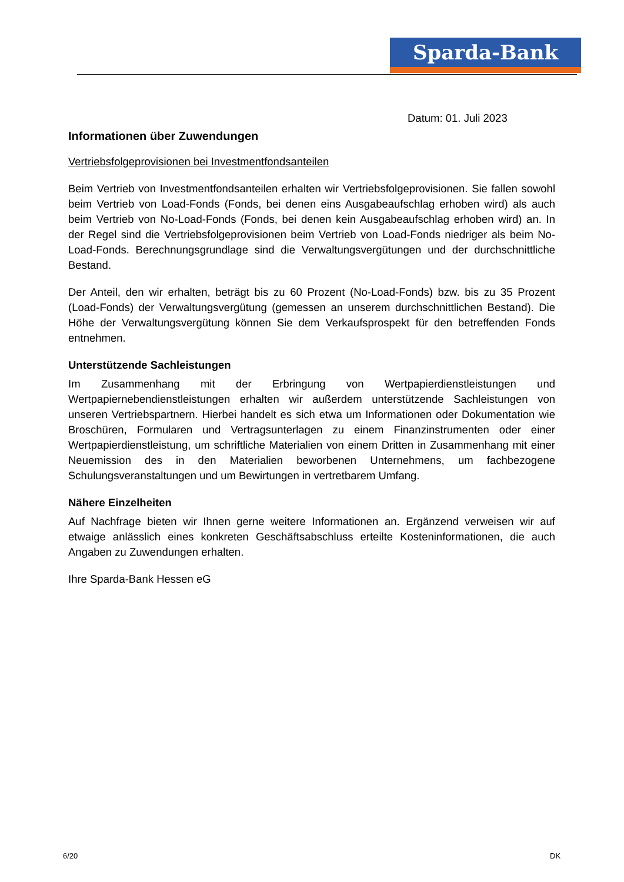Sparda-Bank
Datum: 01. Juli 2023
Informationen über Zuwendungen
Vertriebsfolgeprovisionen bei Investmentfondsanteilen
Beim Vertrieb von Investmentfondsanteilen erhalten wir Vertriebsfolgeprovisionen. Sie fallen sowohl beim Vertrieb von Load-Fonds (Fonds, bei denen eins Ausgabeaufschlag erhoben wird) als auch beim Vertrieb von No-Load-Fonds (Fonds, bei denen kein Ausgabeaufschlag erhoben wird) an. In der Regel sind die Vertriebsfolgeprovisionen beim Vertrieb von Load-Fonds niedriger als beim No-Load-Fonds. Berechnungsgrundlage sind die Verwaltungsvergütungen und der durchschnittliche Bestand.
Der Anteil, den wir erhalten, beträgt bis zu 60 Prozent (No-Load-Fonds) bzw. bis zu 35 Prozent (Load-Fonds) der Verwaltungsvergütung (gemessen an unserem durchschnittlichen Bestand). Die Höhe der Verwaltungsvergütung können Sie dem Verkaufsprospekt für den betreffenden Fonds entnehmen.
Unterstützende Sachleistungen
Im Zusammenhang mit der Erbringung von Wertpapierdienstleistungen und Wertpapiernebendienstleistungen erhalten wir außerdem unterstützende Sachleistungen von unseren Vertriebspartnern. Hierbei handelt es sich etwa um Informationen oder Dokumentation wie Broschüren, Formularen und Vertragsunterlagen zu einem Finanzinstrumenten oder einer Wertpapierdienstleistung, um schriftliche Materialien von einem Dritten in Zusammenhang mit einer Neuemission des in den Materialien beworbenen Unternehmens, um fachbezogene Schulungsveranstaltungen und um Bewirtungen in vertretbarem Umfang.
Nähere Einzelheiten
Auf Nachfrage bieten wir Ihnen gerne weitere Informationen an. Ergänzend verweisen wir auf etwaige anlässlich eines konkreten Geschäftsabschluss erteilte Kosteninformationen, die auch Angaben zu Zuwendungen erhalten.
Ihre Sparda-Bank Hessen eG
6/20 DK